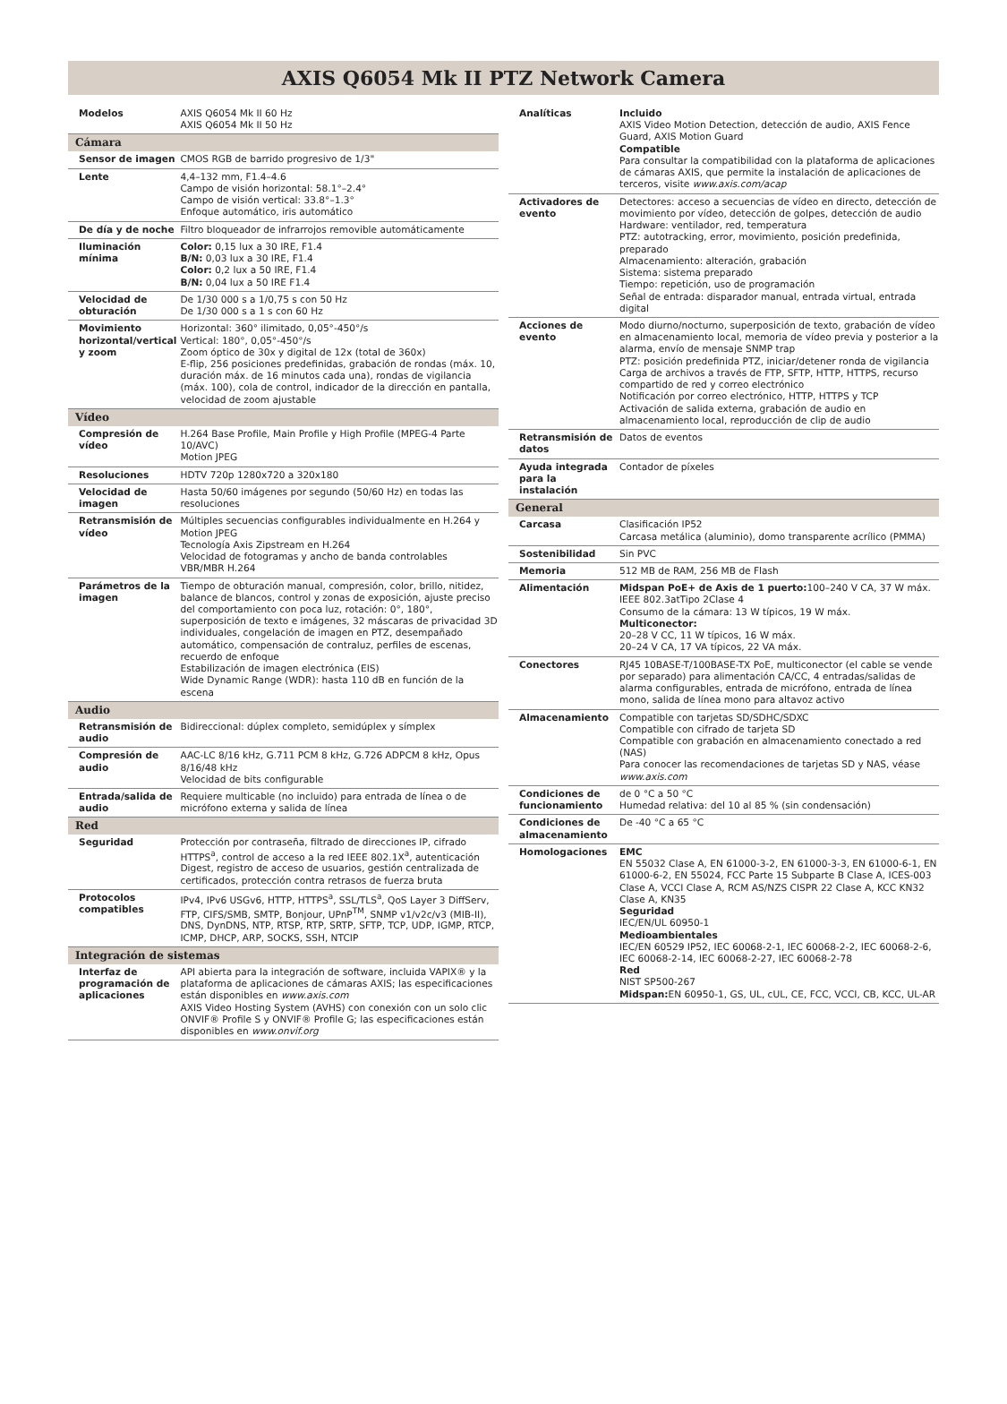AXIS Q6054 Mk II PTZ Network Camera
| Modelos | AXIS Q6054 Mk II 60 Hz AXIS Q6054 Mk II 50 Hz |
| Cámara | |
| Sensor de imagen | CMOS RGB de barrido progresivo de 1/3" |
| Lente | 4,4–132 mm, F1.4–4.6 Campo de visión horizontal: 58.1°–2.4° Campo de visión vertical: 33.8°–1.3° Enfoque automático, iris automático |
| De día y de noche | Filtro bloqueador de infrarrojos removible automáticamente |
| Iluminación mínima | Color: 0,15 lux a 30 IRE, F1.4 B/N: 0,03 lux a 30 IRE, F1.4 Color: 0,2 lux a 50 IRE, F1.4 B/N: 0,04 lux a 50 IRE F1.4 |
| Velocidad de obturación | De 1/30 000 s a 1/0,75 s con 50 Hz De 1/30 000 s a 1 s con 60 Hz |
| Movimiento horizontal/vertical y zoom | Horizontal: 360° ilimitado, 0,05°-450°/s Vertical: 180°, 0,05°-450°/s Zoom óptico de 30x y digital de 12x (total de 360x) E-flip, 256 posiciones predefinidas, grabación de rondas (máx. 10, duración máx. de 16 minutos cada una), rondas de vigilancia (máx. 100), cola de control, indicador de la dirección en pantalla, velocidad de zoom ajustable |
| Vídeo | |
| Compresión de vídeo | H.264 Base Profile, Main Profile y High Profile (MPEG-4 Parte 10/AVC) Motion JPEG |
| Resoluciones | HDTV 720p 1280x720 a 320x180 |
| Velocidad de imagen | Hasta 50/60 imágenes por segundo (50/60 Hz) en todas las resoluciones |
| Retransmisión de vídeo | Múltiples secuencias configurables individualmente en H.264 y Motion JPEG Tecnología Axis Zipstream en H.264 Velocidad de fotogramas y ancho de banda controlables VBR/MBR H.264 |
| Parámetros de la imagen | Tiempo de obturación manual, compresión, color, brillo, nitidez, balance de blancos, control y zonas de exposición, ajuste preciso del comportamiento con poca luz, rotación: 0°, 180°, superposición de texto e imágenes, 32 máscaras de privacidad 3D individuales, congelación de imagen en PTZ, desempañado automático, compensación de contraluz, perfiles de escenas, recuerdo de enfoque Estabilización de imagen electrónica (EIS) Wide Dynamic Range (WDR): hasta 110 dB en función de la escena |
| Audio | |
| Retransmisión de audio | Bidireccional: dúplex completo, semidúplex y símplex |
| Compresión de audio | AAC-LC 8/16 kHz, G.711 PCM 8 kHz, G.726 ADPCM 8 kHz, Opus 8/16/48 kHz Velocidad de bits configurable |
| Entrada/salida de audio | Requiere multicable (no incluido) para entrada de línea o de micrófono externa y salida de línea |
| Red | |
| Seguridad | Protección por contraseña, filtrado de direcciones IP, cifrado HTTPS<sup>a</sup>, control de acceso a la red IEEE 802.1X<sup>a</sup>, autenticación Digest, registro de acceso de usuarios, gestión centralizada de certificados, protección contra retrasos de fuerza bruta |
| Protocolos compatibles | IPv4, IPv6 USGv6, HTTP, HTTPS<sup>a</sup>, SSL/TLS<sup>a</sup>, QoS Layer 3 DiffServ, FTP, CIFS/SMB, SMTP, Bonjour, UPnP<sup>TM</sup>, SNMP v1/v2c/v3 (MIB-II), DNS, DynDNS, NTP, RTSP, RTP, SRTP, SFTP, TCP, UDP, IGMP, RTCP, ICMP, DHCP, ARP, SOCKS, SSH, NTCIP |
| Integración de sistemas | |
| Interfaz de programación de aplicaciones | API abierta para la integración de software, incluida VAPIX® y la plataforma de aplicaciones de cámaras AXIS; las especificaciones están disponibles en www.axis.com AXIS Video Hosting System (AVHS) con conexión con un solo clic ONVIF® Profile S y ONVIF® Profile G; las especificaciones están disponibles en www.onvif.org |
| Analíticas | Incluido AXIS Video Motion Detection, detección de audio, AXIS Fence Guard, AXIS Motion Guard Compatible Para consultar la compatibilidad con la plataforma de aplicaciones de cámaras AXIS, que permite la instalación de aplicaciones de terceros, visite www.axis.com/acap |
| Activadores de evento | Detectores: acceso a secuencias de vídeo en directo, detección de movimiento por vídeo, detección de golpes, detección de audio Hardware: ventilador, red, temperatura PTZ: autotracking, error, movimiento, posición predefinida, preparado Almacenamiento: alteración, grabación Sistema: sistema preparado Tiempo: repetición, uso de programación Señal de entrada: disparador manual, entrada virtual, entrada digital |
| Acciones de evento | Modo diurno/nocturno, superposición de texto, grabación de vídeo en almacenamiento local, memoria de vídeo previa y posterior a la alarma, envío de mensaje SNMP trap PTZ: posición predefinida PTZ, iniciar/detener ronda de vigilancia Carga de archivos a través de FTP, SFTP, HTTP, HTTPS, recurso compartido de red y correo electrónico Notificación por correo electrónico, HTTP, HTTPS y TCP Activación de salida externa, grabación de audio en almacenamiento local, reproducción de clip de audio |
| Retransmisión de datos | Datos de eventos |
| Ayuda integrada para la instalación | Contador de píxeles |
| General | |
| Carcasa | Clasificación IP52 Carcasa metálica (aluminio), domo transparente acrílico (PMMA) |
| Sostenibilidad | Sin PVC |
| Memoria | 512 MB de RAM, 256 MB de Flash |
| Alimentación | Midspan PoE+ de Axis de 1 puerto: 100–240 V CA, 37 W máx. IEEE 802.3atTipo 2Clase 4 Consumo de la cámara: 13 W típicos, 19 W máx. Multiconector: 20–28 V CC, 11 W típicos, 16 W máx. 20–24 V CA, 17 VA típicos, 22 VA máx. |
| Conectores | RJ45 10BASE-T/100BASE-TX PoE, multiconector (el cable se vende por separado) para alimentación CA/CC, 4 entradas/salidas de alarma configurables, entrada de micrófono, entrada de línea mono, salida de línea mono para altavoz activo |
| Almacenamiento | Compatible con tarjetas SD/SDHC/SDXC Compatible con cifrado de tarjeta SD Compatible con grabación en almacenamiento conectado a red (NAS) Para conocer las recomendaciones de tarjetas SD y NAS, véase www.axis.com |
| Condiciones de funcionamiento | de 0 °C a 50 °C Humedad relativa: del 10 al 85 % (sin condensación) |
| Condiciones de almacenamiento | De -40 °C a 65 °C |
| Homologaciones | EMC EN 55032 Clase A, EN 61000-3-2, EN 61000-3-3, EN 61000-6-1, EN 61000-6-2, EN 55024, FCC Parte 15 Subparte B Clase A, ICES-003 Clase A, VCCI Clase A, RCM AS/NZS CISPR 22 Clase A, KCC KN32 Clase A, KN35 Seguridad IEC/EN/UL 60950-1 Medioambientales IEC/EN 60529 IP52, IEC 60068-2-1, IEC 60068-2-2, IEC 60068-2-6, IEC 60068-2-14, IEC 60068-2-27, IEC 60068-2-78 Red NIST SP500-267 Midspan: EN 60950-1, GS, UL, cUL, CE, FCC, VCCI, CB, KCC, UL-AR |